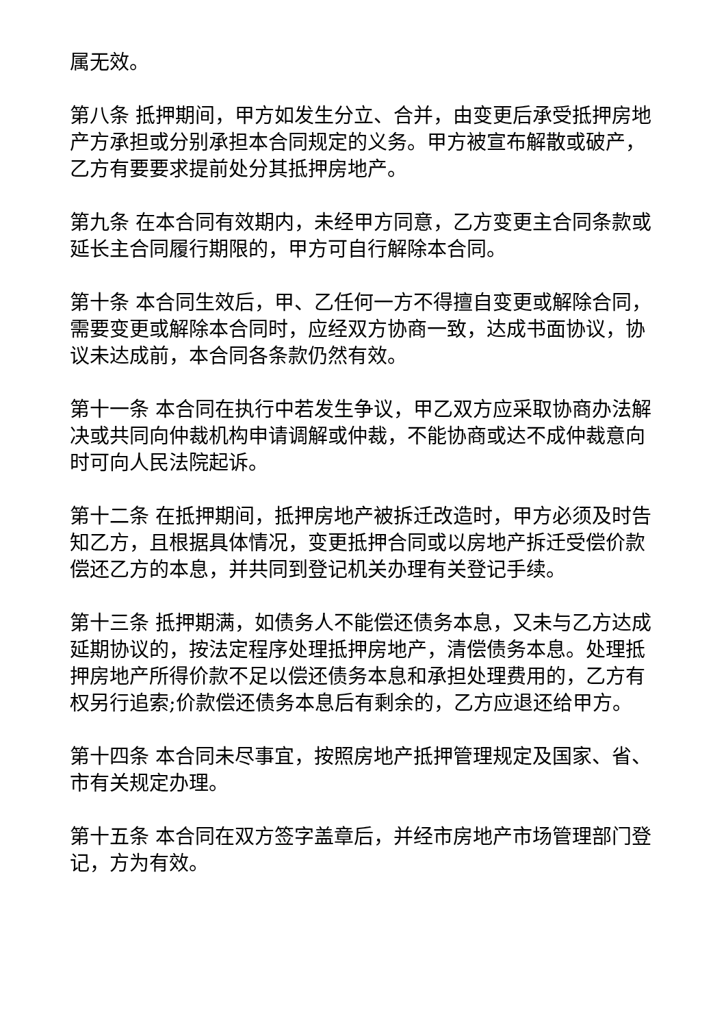属无效。
第八条 抵押期间，甲方如发生分立、合并，由变更后承受抵押房地产方承担或分别承担本合同规定的义务。甲方被宣布解散或破产，乙方有要要求提前处分其抵押房地产。
第九条 在本合同有效期内，未经甲方同意，乙方变更主合同条款或延长主合同履行期限的，甲方可自行解除本合同。
第十条 本合同生效后，甲、乙任何一方不得擅自变更或解除合同，需要变更或解除本合同时，应经双方协商一致，达成书面协议，协议未达成前，本合同各条款仍然有效。
第十一条 本合同在执行中若发生争议，甲乙双方应采取协商办法解决或共同向仲裁机构申请调解或仲裁，不能协商或达不成仲裁意向时可向人民法院起诉。
第十二条 在抵押期间，抵押房地产被拆迁改造时，甲方必须及时告知乙方，且根据具体情况，变更抵押合同或以房地产拆迁受偿价款偿还乙方的本息，并共同到登记机关办理有关登记手续。
第十三条 抵押期满，如债务人不能偿还债务本息，又未与乙方达成延期协议的，按法定程序处理抵押房地产，清偿债务本息。处理抵押房地产所得价款不足以偿还债务本息和承担处理费用的，乙方有权另行追索;价款偿还债务本息后有剩余的，乙方应退还给甲方。
第十四条 本合同未尽事宜，按照房地产抵押管理规定及国家、省、市有关规定办理。
第十五条 本合同在双方签字盖章后，并经市房地产市场管理部门登记，方为有效。